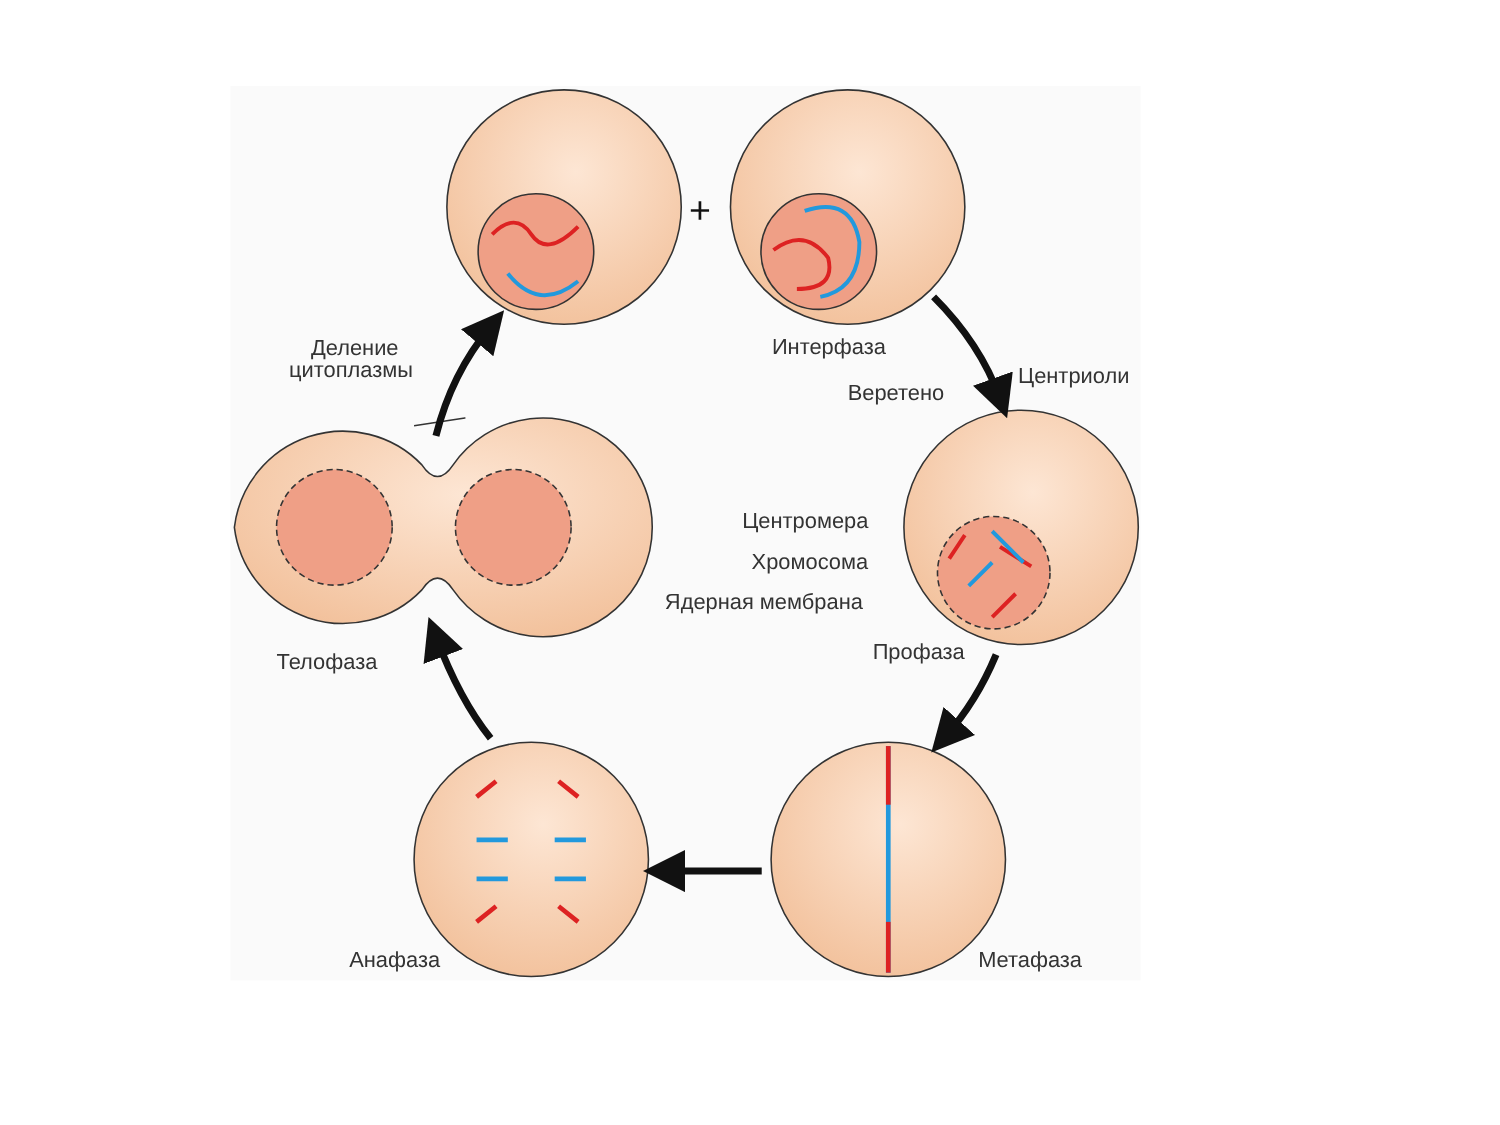+
Деление
цитоплазмы
Интерфаза
Центриоли
Веретено
Центромера
Хромосома
Ядерная мембрана
Профаза
Телофаза
Анафаза
Метафаза